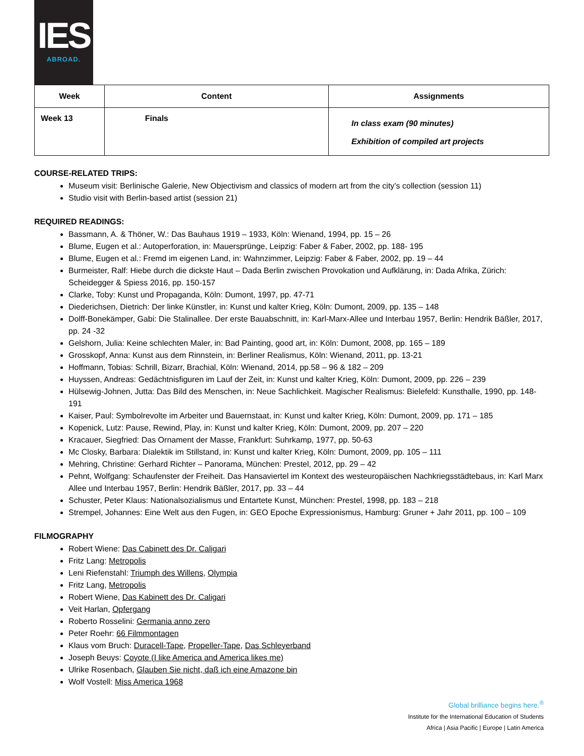IES
ABROAD.
| Week | Content | Assignments |
| --- | --- | --- |
| Week 13 | Finals | In class exam (90 minutes) Exhibition of compiled art projects |
COURSE-RELATED TRIPS:
Museum visit: Berlinische Galerie, New Objectivism and classics of modern art from the city’s collection (session 11)
Studio visit with Berlin-based artist (session 21)
REQUIRED READINGS:
Bassmann, A. & Thöner, W.: Das Bauhaus 1919 – 1933, Köln: Wienand, 1994, pp. 15 – 26
Blume, Eugen et al.: Autoperforation, in: Mauersprünge, Leipzig: Faber & Faber, 2002, pp. 188- 195
Blume, Eugen et al.: Fremd im eigenen Land, in: Wahnzimmer, Leipzig: Faber & Faber, 2002, pp. 19 – 44
Burmeister, Ralf: Hiebe durch die dickste Haut – Dada Berlin zwischen Provokation und Aufklärung, in: Dada Afrika, Zürich: Scheidegger & Spiess 2016, pp. 150-157
Clarke, Toby: Kunst und Propaganda, Köln: Dumont, 1997, pp. 47-71
Diederichsen, Dietrich: Der linke Künstler, in: Kunst und kalter Krieg, Köln: Dumont, 2009, pp. 135 – 148
Dolff-Bonekämper, Gabi: Die Stalinallee. Der erste Bauabschnitt, in: Karl-Marx-Allee und Interbau 1957, Berlin: Hendrik Bäßler, 2017, pp. 24 -32
Gelshorn, Julia: Keine schlechten Maler, in: Bad Painting, good art, in: Köln: Dumont, 2008, pp. 165 – 189
Grosskopf, Anna: Kunst aus dem Rinnstein, in: Berliner Realismus, Köln: Wienand, 2011, pp. 13-21
Hoffmann, Tobias: Schrill, Bizarr, Brachial, Köln: Wienand, 2014, pp.58 – 96 & 182 – 209
Huyssen, Andreas: Gedächtnisfiguren im Lauf der Zeit, in: Kunst und kalter Krieg, Köln: Dumont, 2009, pp. 226 – 239
Hülsewig-Johnen, Jutta: Das Bild des Menschen, in: Neue Sachlichkeit. Magischer Realismus: Bielefeld: Kunsthalle, 1990, pp. 148- 191
Kaiser, Paul: Symbolrevolte im Arbeiter und Bauernstaat, in: Kunst und kalter Krieg, Köln: Dumont, 2009, pp. 171 – 185
Kopenick, Lutz: Pause, Rewind, Play, in: Kunst und kalter Krieg, Köln: Dumont, 2009, pp. 207 – 220
Kracauer, Siegfried: Das Ornament der Masse, Frankfurt: Suhrkamp, 1977, pp. 50-63
Mc Closky, Barbara: Dialektik im Stillstand, in: Kunst und kalter Krieg, Köln: Dumont, 2009, pp. 105 – 111
Mehring, Christine: Gerhard Richter – Panorama, München: Prestel, 2012, pp. 29 – 42
Pehnt, Wolfgang: Schaufenster der Freiheit. Das Hansaviertel im Kontext des westeuropäischen Nachkriegsstädtebaus, in: Karl Marx Allee und Interbau 1957, Berlin: Hendrik Bäßler, 2017, pp. 33 – 44
Schuster, Peter Klaus: Nationalsozialismus und Entartete Kunst, München: Prestel, 1998, pp. 183 – 218
Strempel, Johannes: Eine Welt aus den Fugen, in: GEO Epoche Expressionismus, Hamburg: Gruner + Jahr 2011, pp. 100 – 109
FILMOGRAPHY
Robert Wiene: Das Cabinett des Dr. Caligari
Fritz Lang: Metropolis
Leni Riefenstahl: Triumph des Willens, Olympia
Fritz Lang, Metropolis
Robert Wiene, Das Kabinett des Dr. Caligari
Veit Harlan, Opfergang
Roberto Rosselini: Germania anno zero
Peter Roehr: 66 Filmmontagen
Klaus vom Bruch: Duracell-Tape, Propeller-Tape, Das Schleyerband
Joseph Beuys: Coyote (I like America and America likes me)
Ulrike Rosenbach, Glauben Sie nicht, daß ich eine Amazone bin
Wolf Vostell: Miss America 1968
Global brilliance begins here.<sup>®</sup>
Institute for the International Education of Students
Africa | Asia Pacific | Europe | Latin America